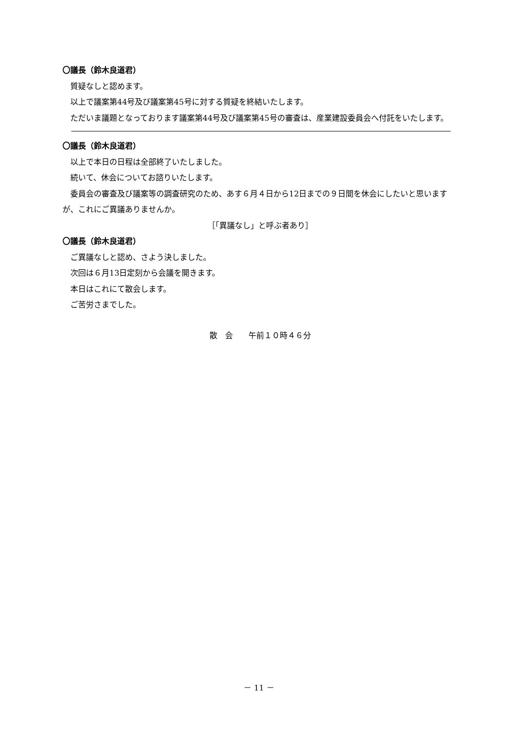〇議長（鈴木良道君）
質疑なしと認めます。
以上で議案第44号及び議案第45号に対する質疑を終結いたします。
ただいま議題となっております議案第44号及び議案第45号の審査は、産業建設委員会へ付託をいたします。
〇議長（鈴木良道君）
以上で本日の日程は全部終了いたしました。
続いて、休会についてお諮りいたします。
委員会の審査及び議案等の調査研究のため、あす６月４日から12日までの９日間を休会にしたいと思いますが、これにご異議ありませんか。
［「異議なし」と呼ぶ者あり］
〇議長（鈴木良道君）
ご異議なしと認め、さよう決しました。
次回は６月13日定刻から会議を開きます。
本日はこれにて散会します。
ご苦労さまでした。
散　会　　午前１０時４６分
－ 11 －